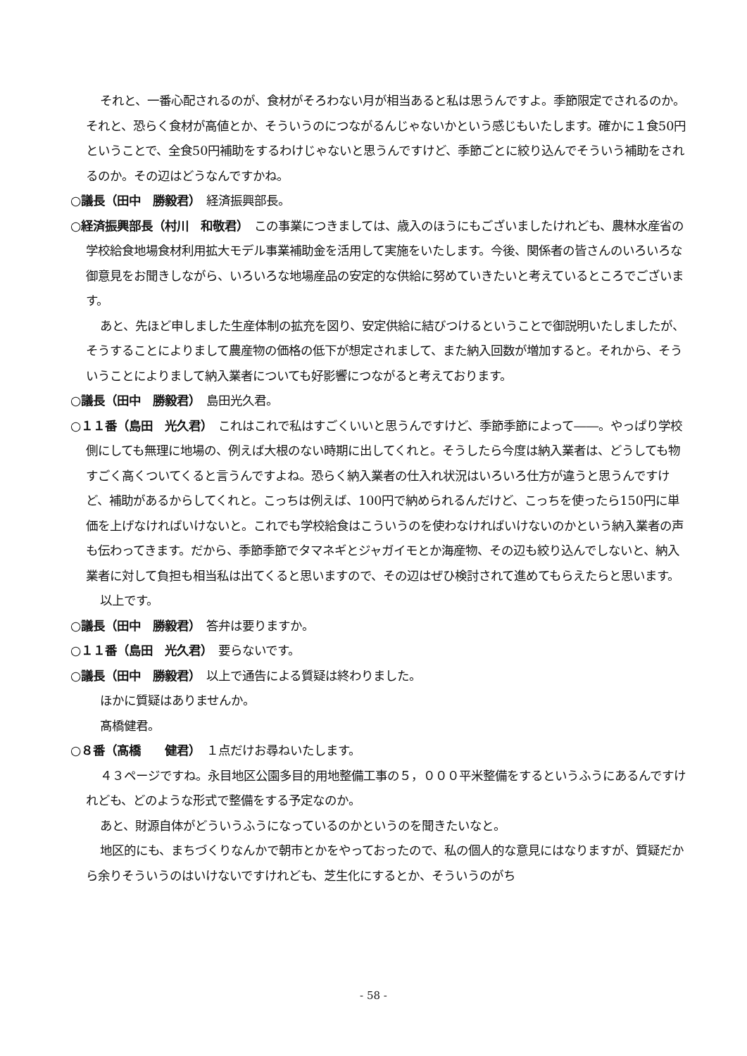それと、一番心配されるのが、食材がそろわない月が相当あると私は思うんですよ。季節限定でされるのか。それと、恐らく食材が高値とか、そういうのにつながるんじゃないかという感じもいたします。確かに１食50円ということで、全食50円補助をするわけじゃないと思うんですけど、季節ごとに絞り込んでそういう補助をされるのか。その辺はどうなんですかね。
○議長（田中　勝毅君）　経済振興部長。
○経済振興部長（村川　和敬君）　この事業につきましては、歳入のほうにもございましたけれども、農林水産省の学校給食地場食材利用拡大モデル事業補助金を活用して実施をいたします。今後、関係者の皆さんのいろいろな御意見をお聞きしながら、いろいろな地場産品の安定的な供給に努めていきたいと考えているところでございます。
あと、先ほど申しました生産体制の拡充を図り、安定供給に結びつけるということで御説明いたしましたが、そうすることによりまして農産物の価格の低下が想定されまして、また納入回数が増加すると。それから、そういうことによりまして納入業者についても好影響につながると考えております。
○議長（田中　勝毅君）　島田光久君。
○１１番（島田　光久君）　これはこれで私はすごくいいと思うんですけど、季節季節によって――。やっぱり学校側にしても無理に地場の、例えば大根のない時期に出してくれと。そうしたら今度は納入業者は、どうしても物すごく高くついてくると言うんですよね。恐らく納入業者の仕入れ状況はいろいろ仕方が違うと思うんですけど、補助があるからしてくれと。こっちは例えば、100円で納められるんだけど、こっちを使ったら150円に単価を上げなければいけないと。これでも学校給食はこういうのを使わなければいけないのかという納入業者の声も伝わってきます。だから、季節季節でタマネギとジャガイモとか海産物、その辺も絞り込んでしないと、納入業者に対して負担も相当私は出てくると思いますので、その辺はぜひ検討されて進めてもらえたらと思います。
以上です。
○議長（田中　勝毅君）　答弁は要りますか。
○１１番（島田　光久君）　要らないです。
○議長（田中　勝毅君）　以上で通告による質疑は終わりました。
ほかに質疑はありませんか。
髙橋健君。
○８番（髙橋　　健君）　１点だけお尋ねいたします。
４３ページですね。永目地区公園多目的用地整備工事の５，０００平米整備をするというふうにあるんですけれども、どのような形式で整備をする予定なのか。
あと、財源自体がどういうふうになっているのかというのを聞きたいなと。
地区的にも、まちづくりなんかで朝市とかをやっておったので、私の個人的な意見にはなりますが、質疑だから余りそういうのはいけないですけれども、芝生化にするとか、そういうのがち
- 58 -